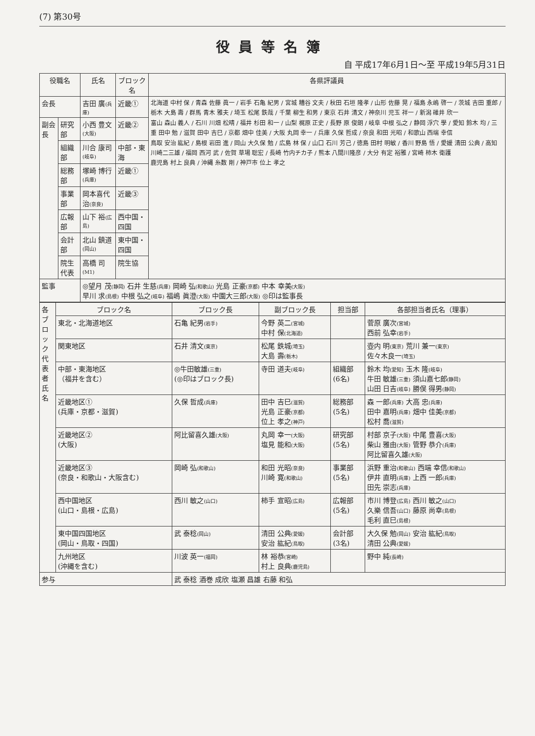(7) 第30号
役員等名簿
自 平成17年6月1日～至 平成19年5月31日
| 役職名 | | 氏名 | ブロック名 | 各県評議員 |
| --- | --- | --- | --- | --- |
| 会長 | | 吉田 廣 (兵庫) | 近畿① | 北海道 中村 保 / 青森 佐藤 眞一 / 岩手 石亀 紀男 / 宮城 糟谷 文夫 / 秋田 石垣 隆孝 / 山形 佐藤 晃 / 福島 永嶋 啓一 / 茨城 吉田 重郎 / 栃木 大島 壽 / 群馬 青木 雅夫 / 埼玉 松尾 鉄哉 / 千葉 柳生 和男 / 東京 石井 清文 / 神奈川 児玉 祥一 / 新潟 碓井 欣一 富山 森山 義人 / 石川 川畑 松晴 / 福井 杉田 和一 / 山梨 梶原 正史 / 長野 原 俊朗 / 岐阜 中根 弘之 / 静岡 浮穴 學 / 愛知 鈴木 均 / 三重 田中 勉 / 滋賀 田中 吉巳 / 京都 畑中 佳美 / 大阪 丸岡 幸一 / 兵庫 久保 哲成 / 奈良 和田 光昭 / 和歌山 西端 幸信 鳥取 安治 紘紀 / 島根 岩田 進 / 岡山 大久保 勉 / 広島 林 保 / 山口 石川 芳己 / 徳島 田村 明敏 / 香川 野島 悟 / 愛媛 清田 公典 / 高知 川崎二三雄 / 福岡 西河 武 / 佐賀 草場 聡宏 / 長崎 竹内チカ子 / 熊本 八間川隆彦 / 大分 有定 裕雅 / 宮崎 柿木 衛護 鹿児島 村上 良典 / 沖縄 糸数 剛 / 神戸市 位上 孝之 |
| 副会長 | 研究部 | 小西 豊文 (大阪) | 近畿② | |
| | 組織部 | 川合 康司 (岐阜) | 中部・東海 | |
| | 総務部 | 塚崎 博行 (兵庫) | 近畿① | |
| | 事業部 | 岡本喜代治 (奈良) | 近畿③ | |
| | 広報部 | 山下 裕 (広島) | 西中国・四国 | |
| | 会計部 | 北山 鎮道 (岡山) | 東中国・四国 | |
| | 院生代表 | 高橋 司 (M1) | 院生協 | |
| 監事 | | ◎望月 茂 (静岡) 石井 生慈 (兵庫) 岡崎 弘 (和歌山) 光島 正豪 (京都) 中本 幸美 (大阪) 早川 求 (島根) 中根 弘之 (岐阜) 福嶋 眞澄 (大阪) 中園大三郎 (大阪) ◎印は監事長 | | |
| 各ブロック代表者氏名 | ブロック名 | ブロック長 | 副ブロック長 | 担当部 | 各部担当者氏名（理事） |
| | 東北・北海道地区 | 石亀 紀男 (岩手) | 今野 英二 (宮城) 中村 保 (北海道) | | 菅原 廣次 (宮城) 西前 弘幸 (岩手) |
| | 関東地区 | 石井 清文 (東京) | 松尾 鉄城 (埼玉) 大島 壽 (栃木) | | 壺内 明 (東京) 荒川 兼一 (東京) 佐々木良一 (埼玉) |
| | 中部・東海地区 （福井を含む） | ◎牛田敏雄 (三重) (◎印はブロック長) | 寺田 道夫 (岐阜) | 組織部 (6名) | 鈴木 均 (愛知) 玉木 隆 (岐阜) 牛田 敏雄 (三重) 須山嘉七郎 (静岡) 山田 日吉 (岐阜) 勝俣 得男 (静岡) |
| | 近畿地区① (兵庫・京都・滋賀) | 久保 哲成 (兵庫) | 田中 吉巳 (滋賀) 光島 正豪 (京都) 位上 孝之 (神戸) | 総務部 (5名) | 森 一郎 (兵庫) 大高 忠 (兵庫) 田中 嘉明 (兵庫) 畑中 佳美 (京都) 松村 喬 (滋賀) |
| | 近畿地区② (大阪) | 阿比留喜久雄 (大阪) | 丸岡 幸一 (大阪) 塩見 能和 (大阪) | 研究部 (5名) | 村部 京子 (大阪) 中尾 豊喜 (大阪) 柴山 雅由 (大阪) 管野 恭介 (兵庫) 阿比留喜久雄 (大阪) |
| | 近畿地区③ (奈良・和歌山・大阪含む) | 岡崎 弘 (和歌山) | 和田 光昭 (奈良) 川崎 寛 (和歌山) | 事業部 (5名) | 浜野 重治 (和歌山) 西端 幸信 (和歌山) 伊井 直明 (兵庫) 上西 一郎 (兵庫) 田先 崇志 (兵庫) |
| | 西中国地区 (山口・島根・広島) | 西川 敏之 (山口) | 柿手 宣昭 (広島) | 広報部 (5名) | 市川 博登 (広島) 西川 敏之 (山口) 久樂 信吾 (山口) 藤原 尚幸 (島根) 毛利 直巳 (島根) |
| | 東中国四国地区 (岡山・鳥取・四国) | 武 泰稔 (岡山) | 清田 公典 (愛媛) 安治 紘紀 (鳥取) | 会計部 (3名) | 大久保 勉 (岡山) 安治 紘紀 (鳥取) 清田 公典 (愛媛) |
| | 九州地区 (沖縄を含む) | 川波 英一 (福岡) | 林 裕恭 (宮崎) 村上 良典 (鹿児島) | | 野中 純 (長崎) |
| 参与 | | 武 泰稔 酒巻 成欣 塩瀬 昌雄 右藤 和弘 | | | |